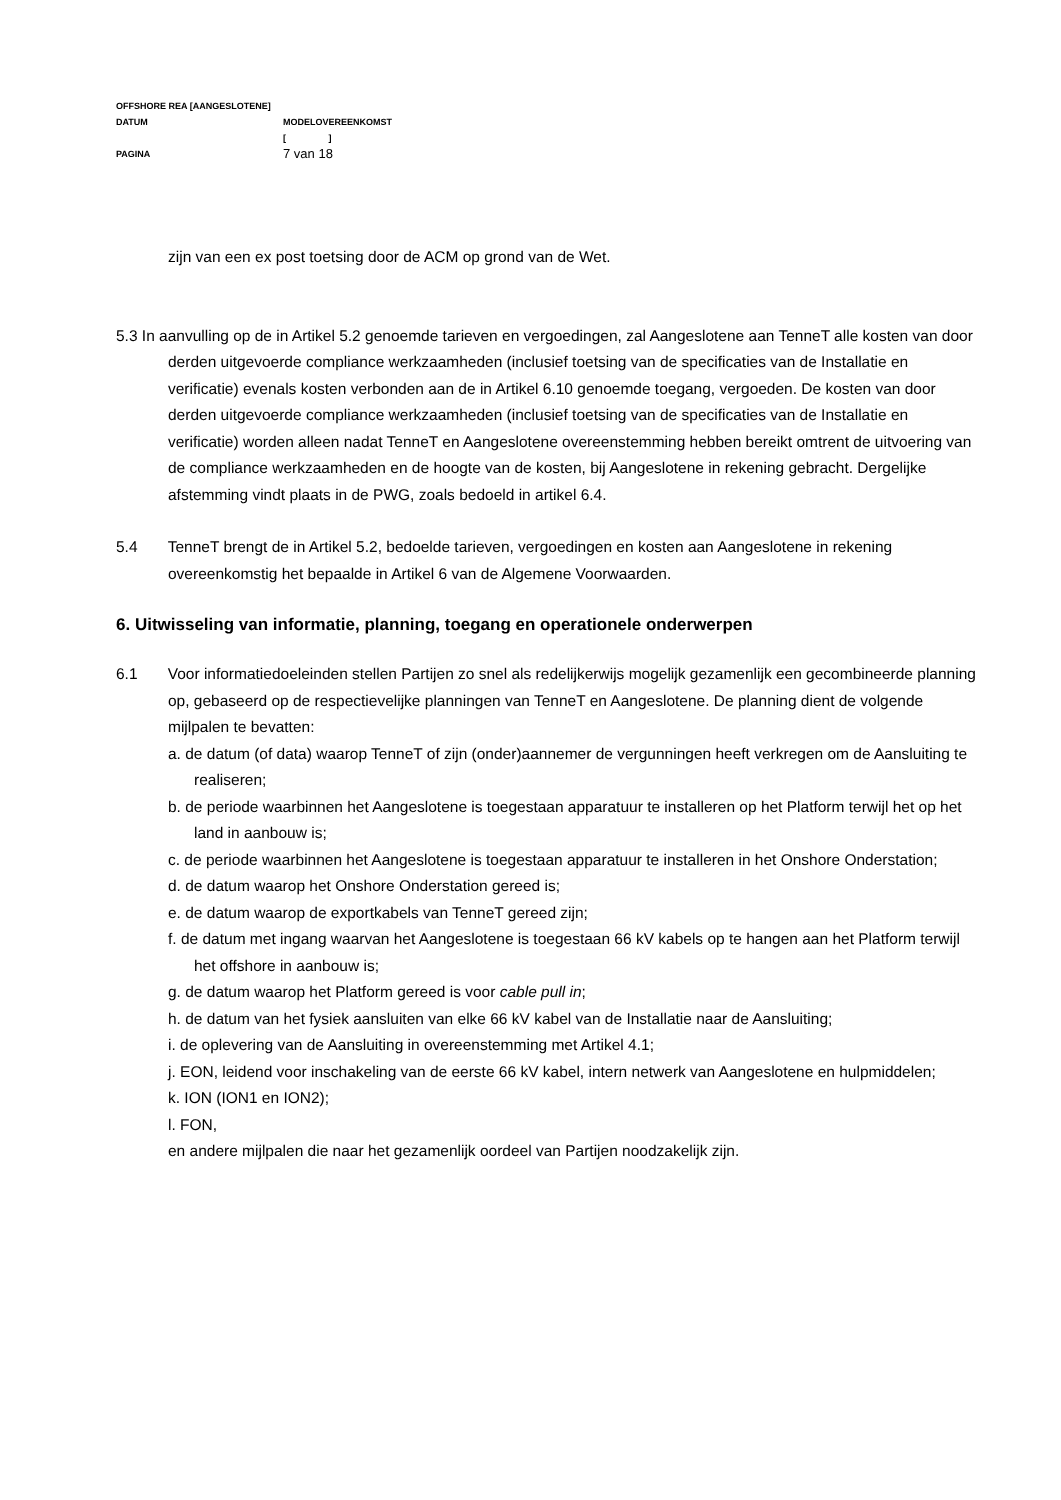OFFSHORE REA [AANGESLOTENE]
DATUM MODELOVEREENKOMST
[ ]
PAGINA 7 van 18
zijn van een ex post toetsing door de ACM op grond van de Wet.
5.3 In aanvulling op de in Artikel 5.2 genoemde tarieven en vergoedingen, zal Aangeslotene aan TenneT alle kosten van door derden uitgevoerde compliance werkzaamheden (inclusief toetsing van de specificaties van de Installatie en verificatie) evenals kosten verbonden aan de in Artikel 6.10 genoemde toegang, vergoeden. De kosten van door derden uitgevoerde compliance werkzaamheden (inclusief toetsing van de specificaties van de Installatie en verificatie) worden alleen nadat TenneT en Aangeslotene overeenstemming hebben bereikt omtrent de uitvoering van de compliance werkzaamheden en de hoogte van de kosten, bij Aangeslotene in rekening gebracht. Dergelijke afstemming vindt plaats in de PWG, zoals bedoeld in artikel 6.4.
5.4 TenneT brengt de in Artikel 5.2, bedoelde tarieven, vergoedingen en kosten aan Aangeslotene in rekening overeenkomstig het bepaalde in Artikel 6 van de Algemene Voorwaarden.
6. Uitwisseling van informatie, planning, toegang en operationele onderwerpen
6.1 Voor informatiedoeleinden stellen Partijen zo snel als redelijkerwijs mogelijk gezamenlijk een gecombineerde planning op, gebaseerd op de respectievelijke planningen van TenneT en Aangeslotene. De planning dient de volgende mijlpalen te bevatten:
a. de datum (of data) waarop TenneT of zijn (onder)aannemer de vergunningen heeft verkregen om de Aansluiting te realiseren;
b. de periode waarbinnen het Aangeslotene is toegestaan apparatuur te installeren op het Platform terwijl het op het land in aanbouw is;
c. de periode waarbinnen het Aangeslotene is toegestaan apparatuur te installeren in het Onshore Onderstation;
d. de datum waarop het Onshore Onderstation gereed is;
e. de datum waarop de exportkabels van TenneT gereed zijn;
f. de datum met ingang waarvan het Aangeslotene is toegestaan 66 kV kabels op te hangen aan het Platform terwijl het offshore in aanbouw is;
g. de datum waarop het Platform gereed is voor cable pull in;
h. de datum van het fysiek aansluiten van elke 66 kV kabel van de Installatie naar de Aansluiting;
i. de oplevering van de Aansluiting in overeenstemming met Artikel 4.1;
j. EON, leidend voor inschakeling van de eerste 66 kV kabel, intern netwerk van Aangeslotene en hulpmiddelen;
k. ION (ION1 en ION2);
l. FON,
en andere mijlpalen die naar het gezamenlijk oordeel van Partijen noodzakelijk zijn.